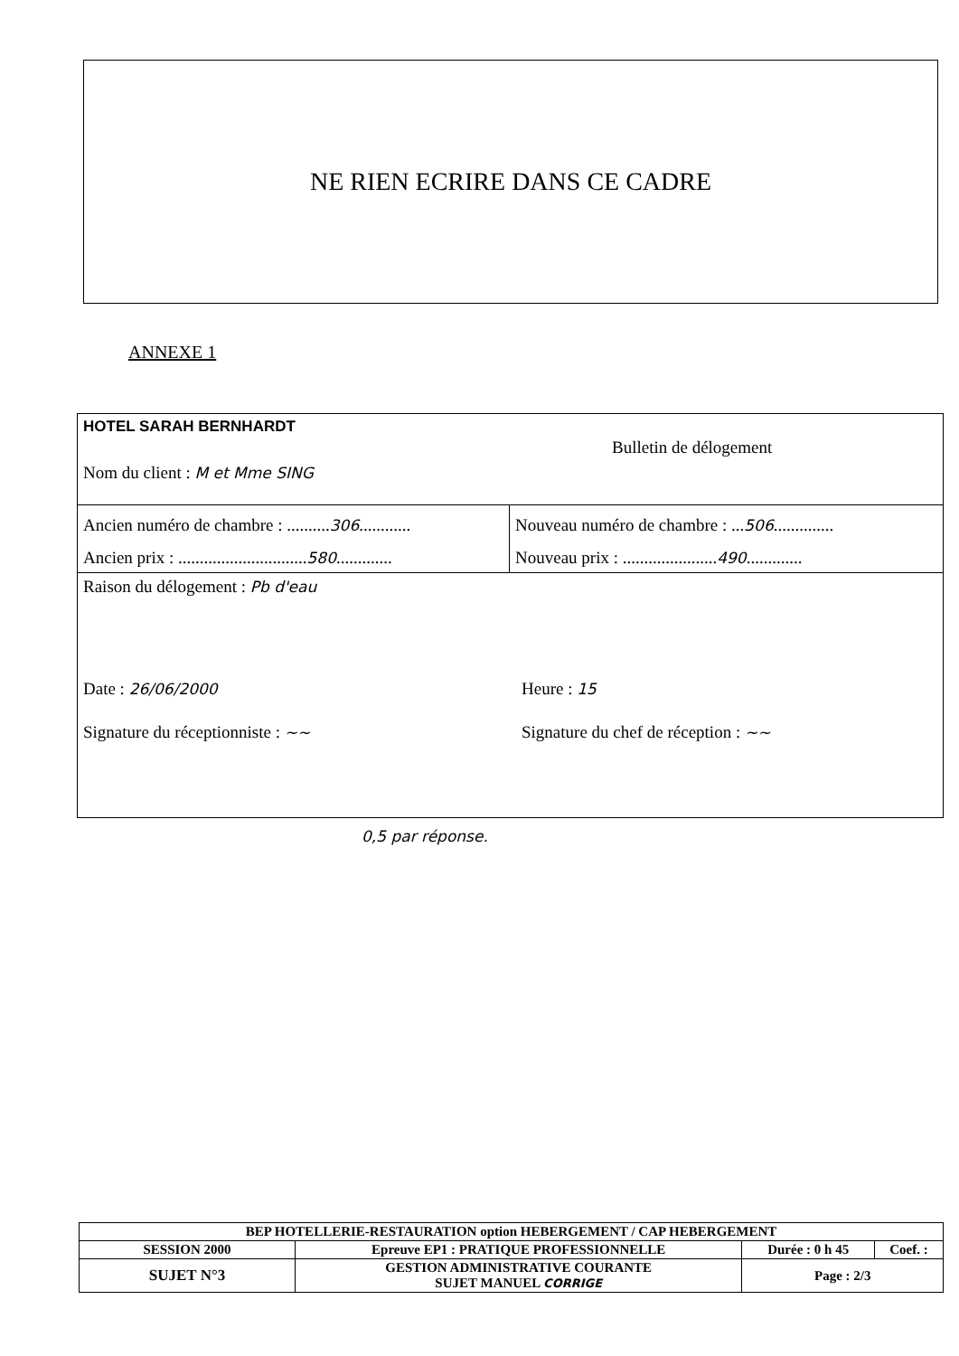NE RIEN ECRIRE DANS CE CADRE
ANNEXE 1
HOTEL SARAH BERNHARDT
Nom du client : M et Mme SING
Bulletin de délogement
Ancien numéro de chambre : ..........306............
Ancien prix : ..............................580.............
Nouveau numéro de chambre : ...506..............
Nouveau prix : ......................490.............
Raison du délogement : Pb d'eau
Date : 26/06/2000
Signature du réceptionniste : ~~
Heure : 15
Signature du chef de réception : ~~
0,5 par réponse.
| BEP HOTELLERIE-RESTAURATION option HEBERGEMENT / CAP HEBERGEMENT | | | |
| SESSION 2000 | Epreuve EP1 : PRATIQUE PROFESSIONNELLE | Durée : 0 h 45 | Coef. : |
| SUJET N°3 | GESTION ADMINISTRATIVE COURANTE SUJET MANUEL CORRIGE | Page : 2/3 | |